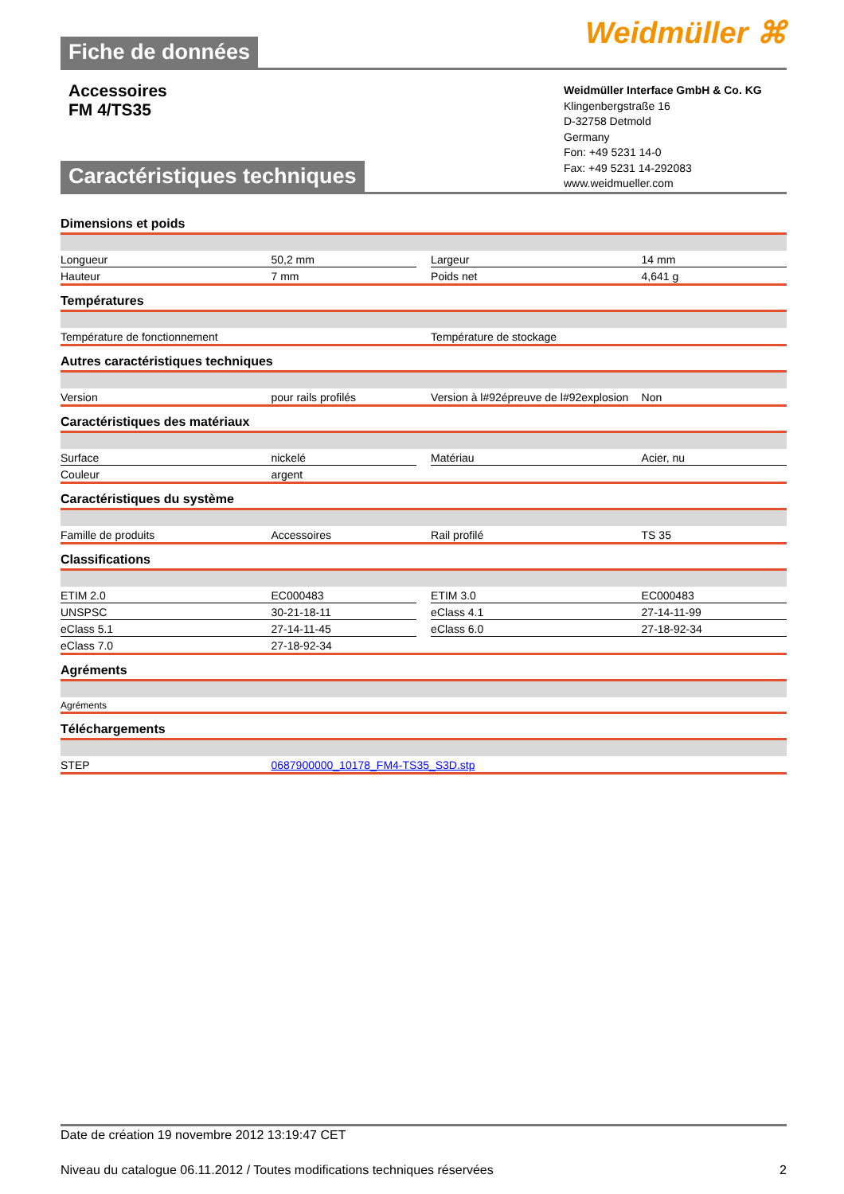Fiche de données
Weidmüller ⌘
Accessoires
FM 4/TS35
Caractéristiques techniques
Weidmüller Interface GmbH & Co. KG
Klingenbergstraße 16
D-32758 Detmold
Germany
Fon: +49 5231 14-0
Fax: +49 5231 14-292083
www.weidmueller.com
Dimensions et poids
| Longueur | 50,2 mm | | Largeur | 14 mm |
| Hauteur | 7 mm | | Poids net | 4,641 g |
Températures
| Température de fonctionnement | Température de stockage |
Autres caractéristiques techniques
| Version | pour rails profilés | Version à l#92épreuve de l#92explosion | Non |
Caractéristiques des matériaux
| Surface | nickelé | | Matériau | Acier, nu |
| Couleur | argent | | | |
Caractéristiques du système
| Famille de produits | Accessoires | Rail profilé | TS 35 |
Classifications
| ETIM 2.0 | EC000483 | | ETIM 3.0 | EC000483 |
| UNSPSC | 30-21-18-11 | | eClass 4.1 | 27-14-11-99 |
| eClass 5.1 | 27-14-11-45 | | eClass 6.0 | 27-18-92-34 |
| eClass 7.0 | 27-18-92-34 | | | |
Agréments
| Agréments |
Téléchargements
| STEP | 0687900000_10178_FM4-TS35_S3D.stp |
Date de création 19 novembre 2012 13:19:47 CET
Niveau du catalogue 06.11.2012 / Toutes modifications techniques réservées 2